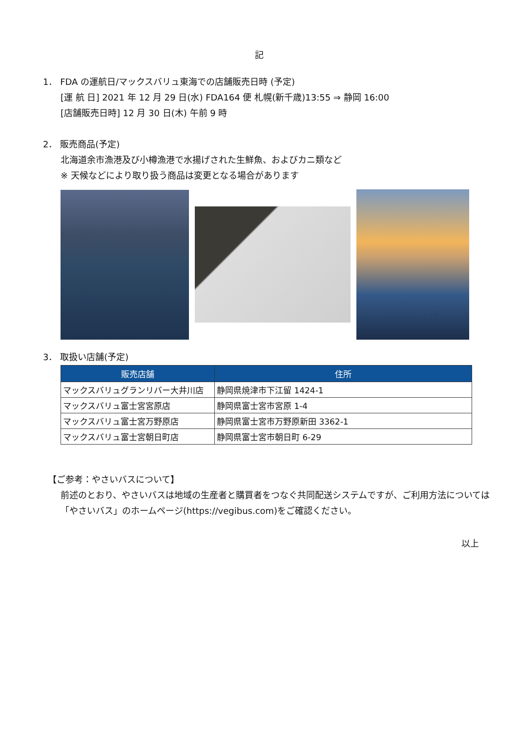記
1． FDA の運航日/マックスバリュ東海での店舗販売日時 (予定)
[運 航 日] 2021 年 12 月 29 日(水) FDA164 便 札幌(新千歳)13:55 ⇒ 静岡 16:00
[店舗販売日時] 12 月 30 日(木) 午前 9 時
2． 販売商品(予定)
北海道余市漁港及び小樽漁港で水揚げされた生鮮魚、およびカニ類など
※ 天候などにより取り扱う商品は変更となる場合があります
3． 取扱い店舗(予定)
| 販売店舗 | 住所 |
| --- | --- |
| マックスバリュグランリバー大井川店 | 静岡県焼津市下江留 1424-1 |
| マックスバリュ富士宮宮原店 | 静岡県富士宮市宮原 1-4 |
| マックスバリュ富士宮万野原店 | 静岡県富士宮市万野原新田 3362-1 |
| マックスバリュ富士宮朝日町店 | 静岡県富士宮市朝日町 6-29 |
【ご参考：やさいバスについて】
前述のとおり、やさいバスは地域の生産者と購買者をつなぐ共同配送システムですが、ご利用方法については
「やさいバス」のホームページ(https://vegibus.com)をご確認ください。
以上